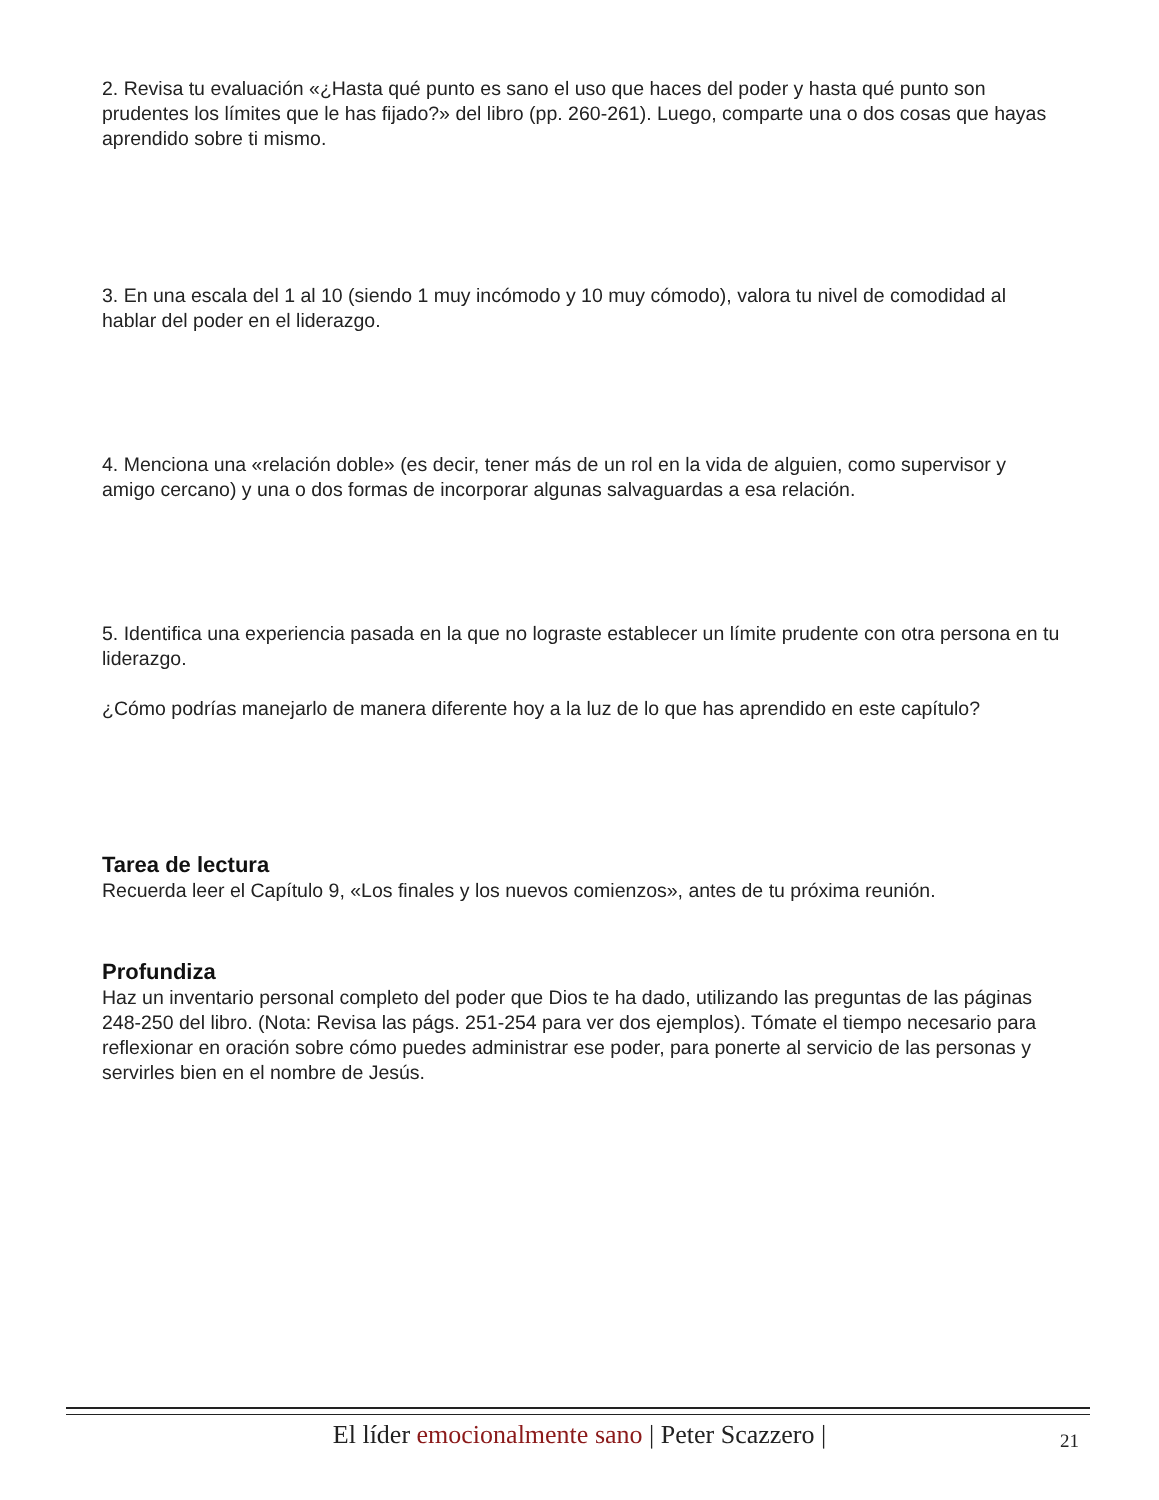2. Revisa tu evaluación «¿Hasta qué punto es sano el uso que haces del poder y hasta qué punto son prudentes los límites que le has fijado?» del libro (pp. 260-261). Luego, comparte una o dos cosas que hayas aprendido sobre ti mismo.
3. En una escala del 1 al 10 (siendo 1 muy incómodo y 10 muy cómodo), valora tu nivel de comodidad al hablar del poder en el liderazgo.
4. Menciona una «relación doble» (es decir, tener más de un rol en la vida de alguien, como supervisor y amigo cercano) y una o dos formas de incorporar algunas salvaguardas a esa relación.
5. Identifica una experiencia pasada en la que no lograste establecer un límite prudente con otra persona en tu liderazgo.
¿Cómo podrías manejarlo de manera diferente hoy a la luz de lo que has aprendido en este capítulo?
Tarea de lectura
Recuerda leer el Capítulo 9, «Los finales y los nuevos comienzos», antes de tu próxima reunión.
Profundiza
Haz un inventario personal completo del poder que Dios te ha dado, utilizando las preguntas de las páginas 248-250 del libro. (Nota: Revisa las págs. 251-254 para ver dos ejemplos). Tómate el tiempo necesario para reflexionar en oración sobre cómo puedes administrar ese poder, para ponerte al servicio de las personas y servirles bien en el nombre de Jesús.
El líder emocionalmente sano | Peter Scazzero | 21